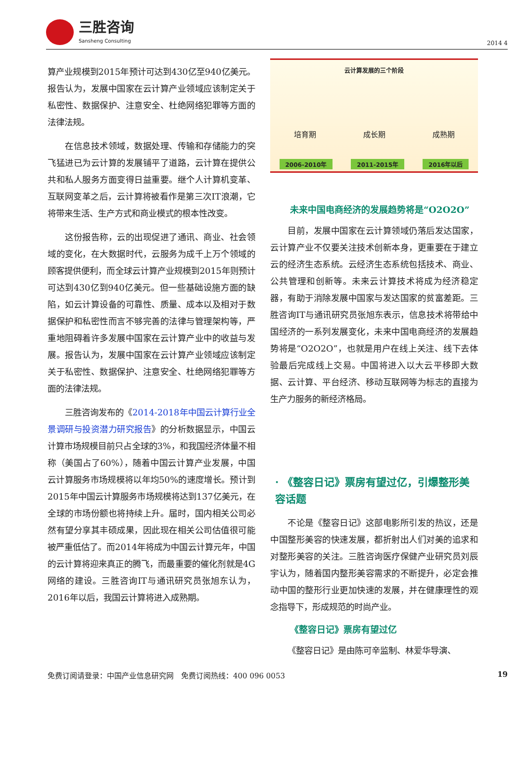三胜咨询
Sansheng Consulting
2014 4
算产业规模到2015年预计可达到430亿至940亿美元。报告认为，发展中国家在云计算产业领域应该制定关于私密性、数据保护、注意安全、杜绝网络犯罪等方面的法律法规。
在信息技术领域，数据处理、传输和存储能力的突飞猛进已为云计算的发展铺平了道路，云计算在提供公共和私人服务方面变得日益重要。继个人计算机变革、互联网变革之后，云计算将被看作是第三次IT浪潮，它将带来生活、生产方式和商业模式的根本性改变。
这份报告称，云的出现促进了通讯、商业、社会领域的变化，在大数据时代，云服务为成千上万个领域的顾客提供便利，而全球云计算产业规模到2015年则预计可达到430亿到940亿美元。但一些基础设施方面的缺陷，如云计算设备的可靠性、质量、成本以及相对于数据保护和私密性而言不够完善的法律与管理架构等，严重地阻碍着许多发展中国家在云计算产业中的收益与发展。报告认为，发展中国家在云计算产业领域应该制定关于私密性、数据保护、注意安全、杜绝网络犯罪等方面的法律法规。
三胜咨询发布的《2014-2018年中国云计算行业全景调研与投资潜力研究报告》的分析数据显示，中国云计算市场规模目前只占全球的3%，和我国经济体量不相称（美国占了60%），随着中国云计算产业发展，中国云计算服务市场规模将以年均50%的速度增长。预计到2015年中国云计算服务市场规模将达到137亿美元，在全球的市场份额也将持续上升。届时，国内相关公司必然有望分享其丰硕成果，因此现在相关公司估值很可能被严重低估了。而2014年将成为中国云计算元年，中国的云计算将迎来真正的腾飞，而最重要的催化剂就是4G网络的建设。三胜咨询IT与通讯研究员张旭东认为，2016年以后，我国云计算将进入成熟期。
云计算发展的三个阶段
培育期 成长期 成熟期
2006-2010年 2011-2015年 2016年以后
未来中国电商经济的发展趋势将是“O2O2O”
目前，发展中国家在云计算领域仍落后发达国家，云计算产业不仅要关注技术创新本身，更重要在于建立云的经济生态系统。云经济生态系统包括技术、商业、公共管理和创新等。未来云计算技术将成为经济稳定器，有助于消除发展中国家与发达国家的贫富差距。三胜咨询IT与通讯研究员张旭东表示，信息技术将带给中国经济的一系列发展变化，未来中国电商经济的发展趋势将是“O2O2O”，也就是用户在线上关注、线下去体验最后完成线上交易。中国将进入以大云平移即大数据、云计算、平台经济、移动互联网等为标志的直接为生产力服务的新经济格局。
· 《整容日记》票房有望过亿，引爆整形美容话题
不论是《整容日记》这部电影所引发的热议，还是中国整形美容的快速发展，都折射出人们对美的追求和对整形美容的关注。三胜咨询医疗保健产业研究员刘辰宇认为，随着国内整形美容需求的不断提升，必定会推动中国的整形行业更加快速的发展，并在健康理性的观念指导下，形成规范的时尚产业。
《整容日记》票房有望过亿
《整容日记》是由陈可辛监制、林爱华导演、
免费订阅请登录：中国产业信息研究网　免费订阅热线：400 096 0053 19